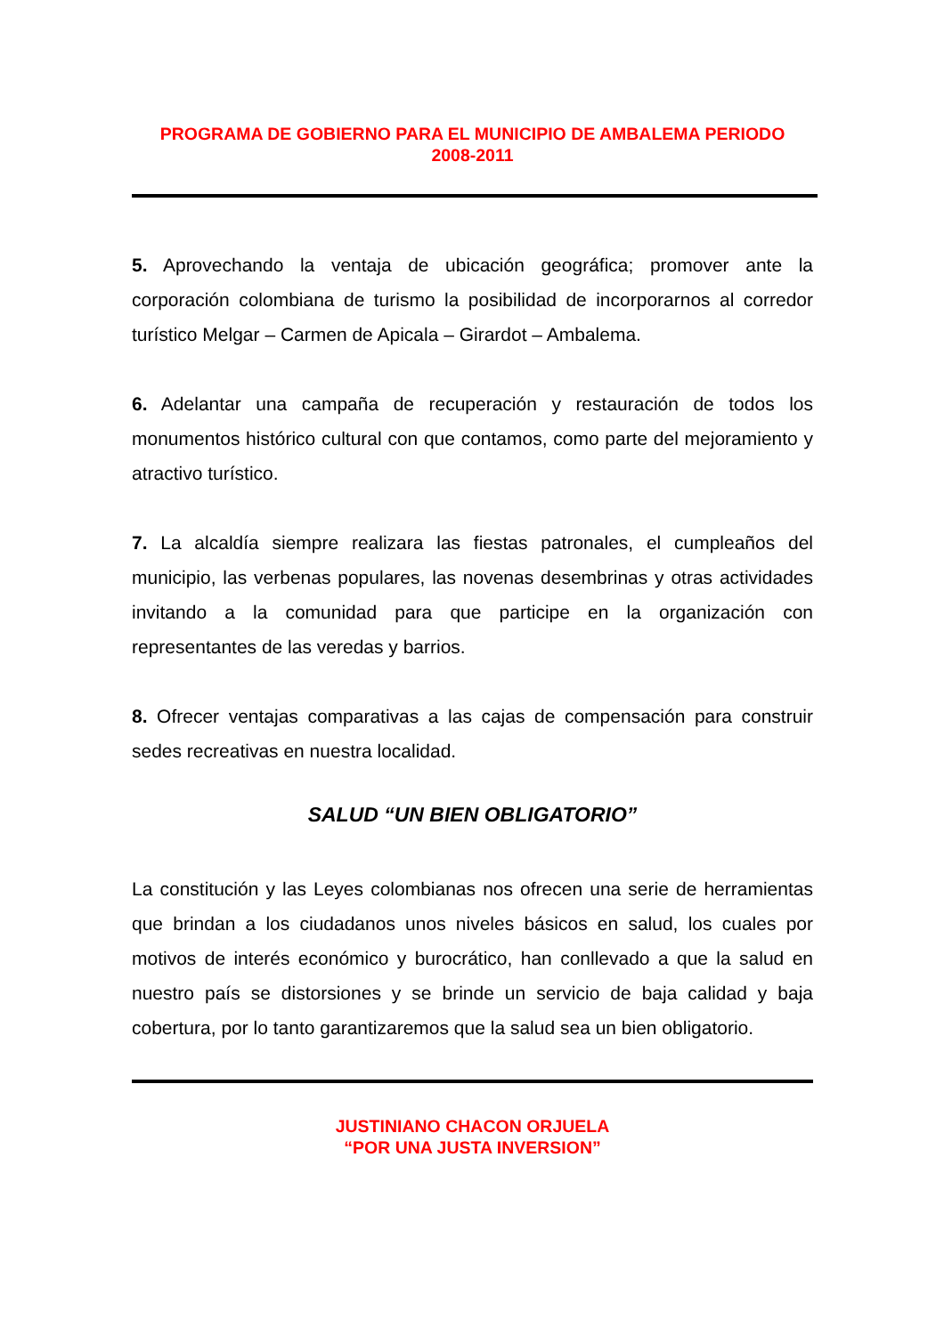PROGRAMA DE GOBIERNO PARA EL MUNICIPIO DE AMBALEMA PERIODO
2008-2011
5. Aprovechando la ventaja de ubicación geográfica; promover ante la corporación colombiana de turismo la posibilidad de incorporarnos al corredor turístico Melgar – Carmen de Apicala – Girardot – Ambalema.
6. Adelantar una campaña de recuperación y restauración de todos los monumentos histórico cultural con que contamos, como parte del mejoramiento y atractivo turístico.
7. La alcaldía siempre realizara las fiestas patronales, el cumpleaños del municipio, las verbenas populares, las novenas desembrinas y otras actividades invitando a la comunidad para que participe en la organización con representantes de las veredas y barrios.
8. Ofrecer ventajas comparativas a las cajas de compensación para construir sedes recreativas en nuestra localidad.
SALUD “UN BIEN OBLIGATORIO”
La constitución y las Leyes colombianas nos ofrecen una serie de herramientas que brindan a los ciudadanos unos niveles básicos en salud, los cuales por motivos de interés económico y burocrático, han conllevado a que la salud en nuestro país se distorsiones y se brinde un servicio de baja calidad y baja cobertura, por lo tanto garantizaremos que la salud sea un bien obligatorio.
JUSTINIANO CHACON ORJUELA
“POR UNA JUSTA INVERSION”